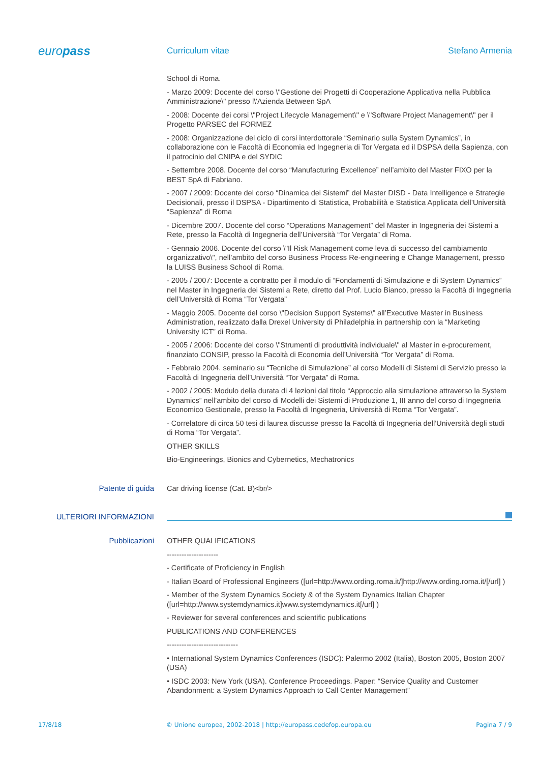europass
Curriculum vitae Stefano Armenia
School di Roma.
- Marzo 2009: Docente del corso \"Gestione dei Progetti di Cooperazione Applicativa nella Pubblica Amministrazione\" presso l\'Azienda Between SpA
- 2008: Docente dei corsi \"Project Lifecycle Management\" e \"Software Project Management\" per il Progetto PARSEC del FORMEZ
- 2008: Organizzazione del ciclo di corsi interdottorale “Seminario sulla System Dynamics”, in collaborazione con le Facoltà di Economia ed Ingegneria di Tor Vergata ed il DSPSA della Sapienza, con il patrocinio del CNIPA e del SYDIC
- Settembre 2008. Docente del corso “Manufacturing Excellence” nell’ambito del Master FIXO per la BEST SpA di Fabriano.
- 2007 / 2009: Docente del corso “Dinamica dei Sistemi” del Master DISD - Data Intelligence e Strategie Decisionali, presso il DSPSA - Dipartimento di Statistica, Probabilità e Statistica Applicata dell’Università “Sapienza” di Roma
- Dicembre 2007. Docente del corso “Operations Management” del Master in Ingegneria dei Sistemi a Rete, presso la Facoltà di Ingegneria dell’Università “Tor Vergata” di Roma.
- Gennaio 2006. Docente del corso \"Il Risk Management come leva di successo del cambiamento organizzativo\", nell’ambito del corso Business Process Re-engineering e Change Management, presso la LUISS Business School di Roma.
- 2005 / 2007: Docente a contratto per il modulo di “Fondamenti di Simulazione e di System Dynamics” nel Master in Ingegneria dei Sistemi a Rete, diretto dal Prof. Lucio Bianco, presso la Facoltà di Ingegneria dell’Università di Roma “Tor Vergata”
- Maggio 2005. Docente del corso \"Decision Support Systems\" all’Executive Master in Business Administration, realizzato dalla Drexel University di Philadelphia in partnership con la “Marketing University ICT” di Roma.
- 2005 / 2006: Docente del corso \"Strumenti di produttività individuale\" al Master in e-procurement, finanziato CONSIP, presso la Facoltà di Economia dell’Università “Tor Vergata” di Roma.
- Febbraio 2004. seminario su “Tecniche di Simulazione” al corso Modelli di Sistemi di Servizio presso la Facoltà di Ingegneria dell’Università “Tor Vergata” di Roma.
- 2002 / 2005: Modulo della durata di 4 lezioni dal titolo “Approccio alla simulazione attraverso la System Dynamics” nell’ambito del corso di Modelli dei Sistemi di Produzione 1, III anno del corso di Ingegneria Economico Gestionale, presso la Facoltà di Ingegneria, Università di Roma “Tor Vergata”.
- Correlatore di circa 50 tesi di laurea discusse presso la Facoltà di Ingegneria dell’Università degli studi di Roma “Tor Vergata”.
OTHER SKILLS
Bio-Engineerings, Bionics and Cybernetics, Mechatronics
Patente di guida
Car driving license (Cat. B)<br/>
ULTERIORI INFORMAZIONI
Pubblicazioni
OTHER QUALIFICATIONS
---------------------
- Certificate of Proficiency in English
- Italian Board of Professional Engineers ([url=http://www.ording.roma.it/]http://www.ording.roma.it/[/url] )
- Member of the System Dynamics Society & of the System Dynamics Italian Chapter ([url=http://www.systemdynamics.it]www.systemdynamics.it[/url] )
- Reviewer for several conferences and scientific publications
PUBLICATIONS AND CONFERENCES
-----------------------------
• International System Dynamics Conferences (ISDC): Palermo 2002 (Italia), Boston 2005, Boston 2007 (USA)
• ISDC 2003: New York (USA). Conference Proceedings. Paper: “Service Quality and Customer Abandonment: a System Dynamics Approach to Call Center Management”
17/8/18 © Unione europea, 2002-2018 | http://europass.cedefop.europa.eu Pagina 7 / 9